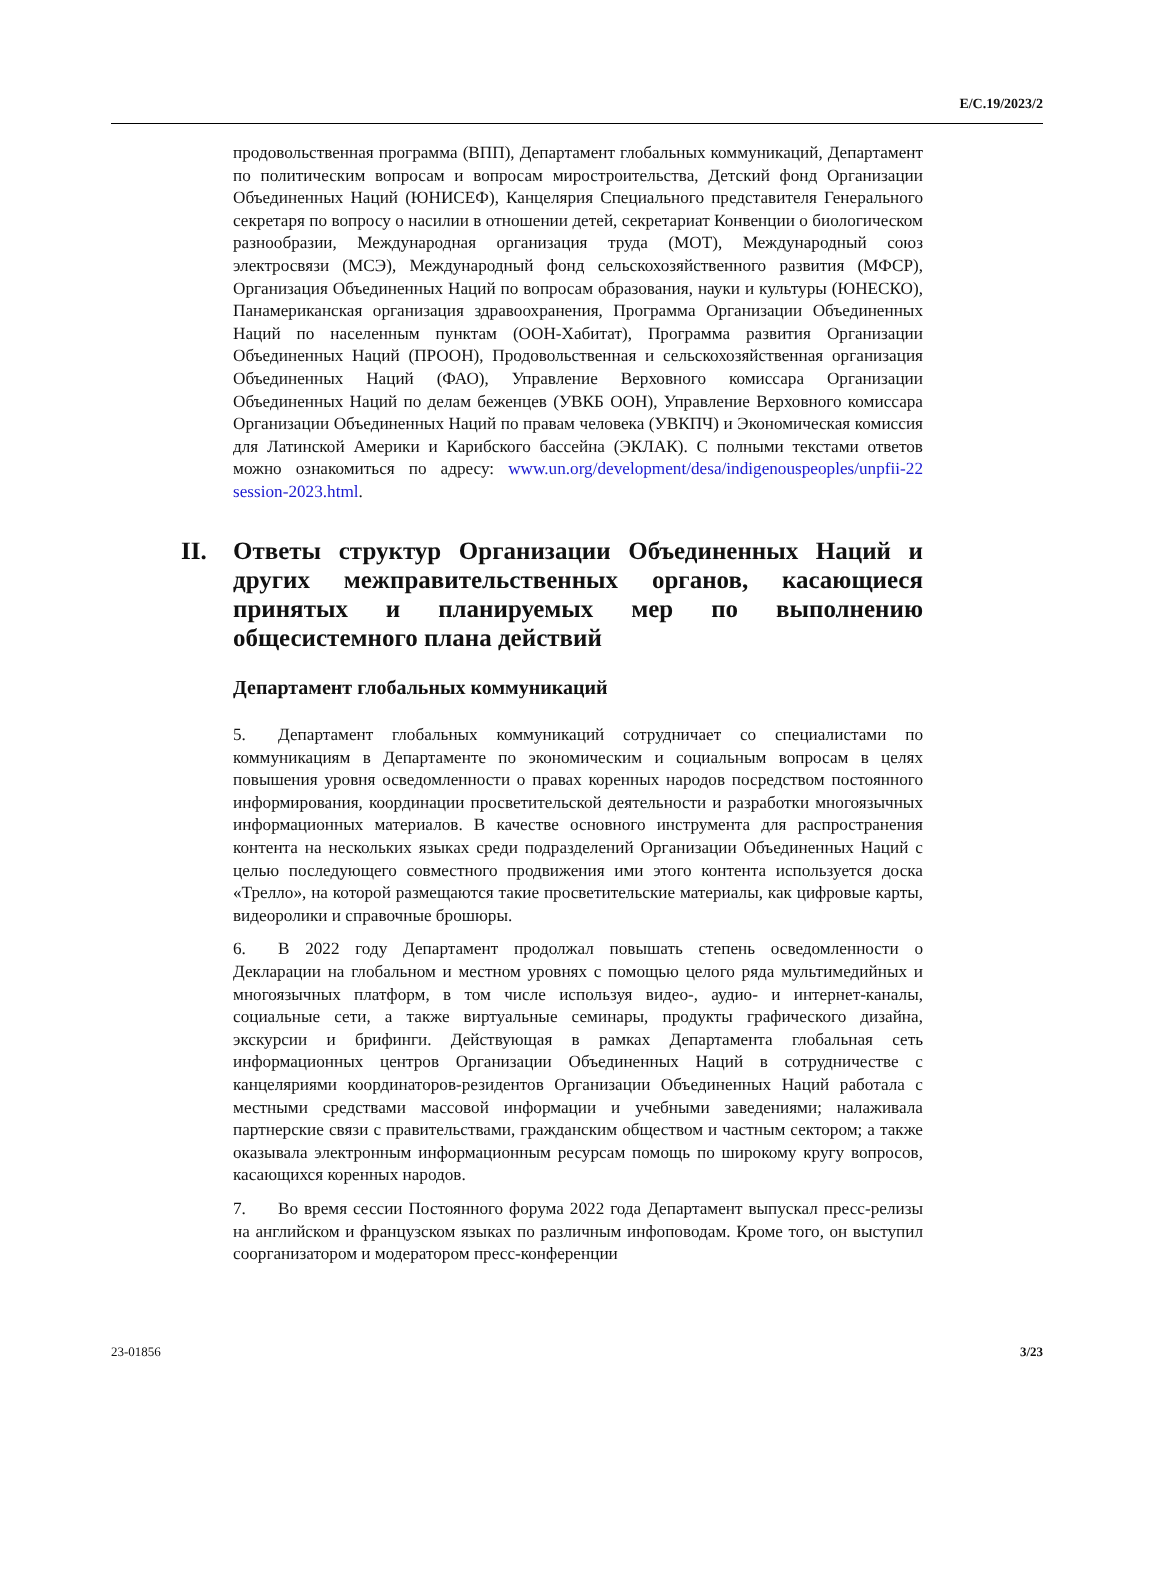E/C.19/2023/2
продовольственная программа (ВПП), Департамент глобальных коммуникаций, Департамент по политическим вопросам и вопросам миростроительства, Детский фонд Организации Объединенных Наций (ЮНИСЕФ), Канцелярия Специального представителя Генерального секретаря по вопросу о насилии в отношении детей, секретариат Конвенции о биологическом разнообразии, Международная организация труда (МОТ), Международный союз электросвязи (МСЭ), Международный фонд сельскохозяйственного развития (МФСР), Организация Объединенных Наций по вопросам образования, науки и культуры (ЮНЕСКО), Панамериканская организация здравоохранения, Программа Организации Объединенных Наций по населенным пунктам (ООН-Хабитат), Программа развития Организации Объединенных Наций (ПРООН), Продовольственная и сельскохозяйственная организация Объединенных Наций (ФАО), Управление Верховного комиссара Организации Объединенных Наций по делам беженцев (УВКБ ООН), Управление Верховного комиссара Организации Объединенных Наций по правам человека (УВКПЧ) и Экономическая комиссия для Латинской Америки и Карибского бассейна (ЭКЛАК). С полными текстами ответов можно ознакомиться по адресу: www.un.org/development/desa/indigenouspeoples/unpfii-22 session-2023.html.
II. Ответы структур Организации Объединенных Наций и других межправительственных органов, касающиеся принятых и планируемых мер по выполнению общесистемного плана действий
Департамент глобальных коммуникаций
5. Департамент глобальных коммуникаций сотрудничает со специалистами по коммуникациям в Департаменте по экономическим и социальным вопросам в целях повышения уровня осведомленности о правах коренных народов посредством постоянного информирования, координации просветительской деятельности и разработки многоязычных информационных материалов. В качестве основного инструмента для распространения контента на нескольких языках среди подразделений Организации Объединенных Наций с целью последующего совместного продвижения ими этого контента используется доска «Трелло», на которой размещаются такие просветительские материалы, как цифровые карты, видеоролики и справочные брошюры.
6. В 2022 году Департамент продолжал повышать степень осведомленности о Декларации на глобальном и местном уровнях с помощью целого ряда мультимедийных и многоязычных платформ, в том числе используя видео-, аудио- и интернет-каналы, социальные сети, а также виртуальные семинары, продукты графического дизайна, экскурсии и брифинги. Действующая в рамках Департамента глобальная сеть информационных центров Организации Объединенных Наций в сотрудничестве с канцеляриями координаторов-резидентов Организации Объединенных Наций работала с местными средствами массовой информации и учебными заведениями; налаживала партнерские связи с правительствами, гражданским обществом и частным сектором; а также оказывала электронным информационным ресурсам помощь по широкому кругу вопросов, касающихся коренных народов.
7. Во время сессии Постоянного форума 2022 года Департамент выпускал пресс-релизы на английском и французском языках по различным инфоповодам. Кроме того, он выступил соорганизатором и модератором пресс-конференции
23-01856 3/23